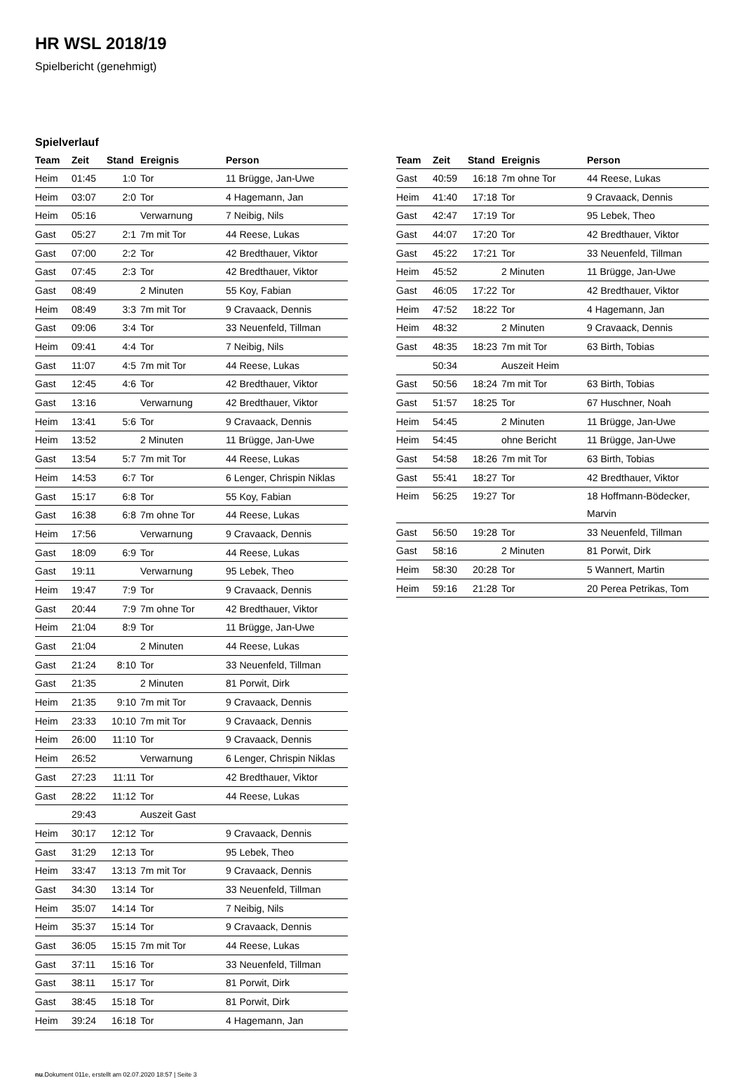HR WSL 2018/19
Spielbericht (genehmigt)
Spielverlauf
| Team | Zeit | Stand | Ereignis | Person |
| --- | --- | --- | --- | --- |
| Heim | 01:45 | 1:0 | Tor | 11 Brügge, Jan-Uwe |
| Heim | 03:07 | 2:0 | Tor | 4 Hagemann, Jan |
| Heim | 05:16 | | Verwarnung | 7 Neibig, Nils |
| Gast | 05:27 | 2:1 | 7m mit Tor | 44 Reese, Lukas |
| Gast | 07:00 | 2:2 | Tor | 42 Bredthauer, Viktor |
| Gast | 07:45 | 2:3 | Tor | 42 Bredthauer, Viktor |
| Gast | 08:49 | | 2 Minuten | 55 Koy, Fabian |
| Heim | 08:49 | 3:3 | 7m mit Tor | 9 Cravaack, Dennis |
| Gast | 09:06 | 3:4 | Tor | 33 Neuenfeld, Tillman |
| Heim | 09:41 | 4:4 | Tor | 7 Neibig, Nils |
| Gast | 11:07 | 4:5 | 7m mit Tor | 44 Reese, Lukas |
| Gast | 12:45 | 4:6 | Tor | 42 Bredthauer, Viktor |
| Gast | 13:16 | | Verwarnung | 42 Bredthauer, Viktor |
| Heim | 13:41 | 5:6 | Tor | 9 Cravaack, Dennis |
| Heim | 13:52 | | 2 Minuten | 11 Brügge, Jan-Uwe |
| Gast | 13:54 | 5:7 | 7m mit Tor | 44 Reese, Lukas |
| Heim | 14:53 | 6:7 | Tor | 6 Lenger, Chrispin Niklas |
| Gast | 15:17 | 6:8 | Tor | 55 Koy, Fabian |
| Gast | 16:38 | 6:8 | 7m ohne Tor | 44 Reese, Lukas |
| Heim | 17:56 | | Verwarnung | 9 Cravaack, Dennis |
| Gast | 18:09 | 6:9 | Tor | 44 Reese, Lukas |
| Gast | 19:11 | | Verwarnung | 95 Lebek, Theo |
| Heim | 19:47 | 7:9 | Tor | 9 Cravaack, Dennis |
| Gast | 20:44 | 7:9 | 7m ohne Tor | 42 Bredthauer, Viktor |
| Heim | 21:04 | 8:9 | Tor | 11 Brügge, Jan-Uwe |
| Gast | 21:04 | | 2 Minuten | 44 Reese, Lukas |
| Gast | 21:24 | 8:10 | Tor | 33 Neuenfeld, Tillman |
| Gast | 21:35 | | 2 Minuten | 81 Porwit, Dirk |
| Heim | 21:35 | 9:10 | 7m mit Tor | 9 Cravaack, Dennis |
| Heim | 23:33 | 10:10 | 7m mit Tor | 9 Cravaack, Dennis |
| Heim | 26:00 | 11:10 | Tor | 9 Cravaack, Dennis |
| Heim | 26:52 | | Verwarnung | 6 Lenger, Chrispin Niklas |
| Gast | 27:23 | 11:11 | Tor | 42 Bredthauer, Viktor |
| Gast | 28:22 | 11:12 | Tor | 44 Reese, Lukas |
| | 29:43 | | Auszeit Gast | |
| Heim | 30:17 | 12:12 | Tor | 9 Cravaack, Dennis |
| Gast | 31:29 | 12:13 | Tor | 95 Lebek, Theo |
| Heim | 33:47 | 13:13 | 7m mit Tor | 9 Cravaack, Dennis |
| Gast | 34:30 | 13:14 | Tor | 33 Neuenfeld, Tillman |
| Heim | 35:07 | 14:14 | Tor | 7 Neibig, Nils |
| Heim | 35:37 | 15:14 | Tor | 9 Cravaack, Dennis |
| Gast | 36:05 | 15:15 | 7m mit Tor | 44 Reese, Lukas |
| Gast | 37:11 | 15:16 | Tor | 33 Neuenfeld, Tillman |
| Gast | 38:11 | 15:17 | Tor | 81 Porwit, Dirk |
| Gast | 38:45 | 15:18 | Tor | 81 Porwit, Dirk |
| Heim | 39:24 | 16:18 | Tor | 4 Hagemann, Jan |
| Team | Zeit | Stand | Ereignis | Person |
| --- | --- | --- | --- | --- |
| Gast | 40:59 | 16:18 | 7m ohne Tor | 44 Reese, Lukas |
| Heim | 41:40 | 17:18 | Tor | 9 Cravaack, Dennis |
| Gast | 42:47 | 17:19 | Tor | 95 Lebek, Theo |
| Gast | 44:07 | 17:20 | Tor | 42 Bredthauer, Viktor |
| Gast | 45:22 | 17:21 | Tor | 33 Neuenfeld, Tillman |
| Heim | 45:52 | | 2 Minuten | 11 Brügge, Jan-Uwe |
| Gast | 46:05 | 17:22 | Tor | 42 Bredthauer, Viktor |
| Heim | 47:52 | 18:22 | Tor | 4 Hagemann, Jan |
| Heim | 48:32 | | 2 Minuten | 9 Cravaack, Dennis |
| Gast | 48:35 | 18:23 | 7m mit Tor | 63 Birth, Tobias |
| | 50:34 | | Auszeit Heim | |
| Gast | 50:56 | 18:24 | 7m mit Tor | 63 Birth, Tobias |
| Gast | 51:57 | 18:25 | Tor | 67 Huschner, Noah |
| Heim | 54:45 | | 2 Minuten | 11 Brügge, Jan-Uwe |
| Heim | 54:45 | | ohne Bericht | 11 Brügge, Jan-Uwe |
| Gast | 54:58 | 18:26 | 7m mit Tor | 63 Birth, Tobias |
| Gast | 55:41 | 18:27 | Tor | 42 Bredthauer, Viktor |
| Heim | 56:25 | 19:27 | Tor | 18 Hoffmann-Bödecker, Marvin |
| Gast | 56:50 | 19:28 | Tor | 33 Neuenfeld, Tillman |
| Gast | 58:16 | | 2 Minuten | 81 Porwit, Dirk |
| Heim | 58:30 | 20:28 | Tor | 5 Wannert, Martin |
| Heim | 59:16 | 21:28 | Tor | 20 Perea Petrikas, Tom |
nu.Dokument 011e, erstellt am 02.07.2020 18:57 | Seite 3